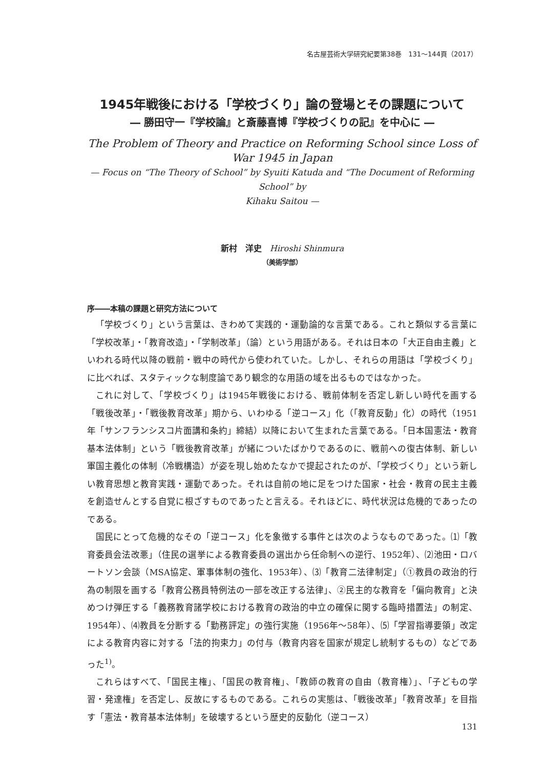名古屋芸術大学研究紀要第38巻　131～144頁（2017）
1945年戦後における「学校づくり」論の登場とその課題について
― 勝田守一『学校論』と斎藤喜博『学校づくりの記』を中心に ―
The Problem of Theory and Practice on Reforming School since Loss of
War 1945 in Japan
— Focus on “The Theory of School” by Syuiti Katuda and “The Document of Reforming School” by
Kihaku Saitou —
新村　洋史　Hiroshi Shinmura
（美術学部）
序――本稿の課題と研究方法について
「学校づくり」という言葉は、きわめて実践的・運動論的な言葉である。これと類似する言葉に「学校改革」・「教育改造」・「学制改革」（論）という用語がある。それは日本の「大正自由主義」といわれる時代以降の戦前・戦中の時代から使われていた。しかし、それらの用語は「学校づくり」に比べれば、スタティックな制度論であり観念的な用語の域を出るものではなかった。
これに対して、「学校づくり」は1945年戦後における、戦前体制を否定し新しい時代を画する「戦後改革」・「戦後教育改革」期から、いわゆる「逆コース」化（「教育反動」化）の時代（1951年「サンフランシスコ片面講和条約」締結）以降において生まれた言葉である。「日本国憲法・教育基本法体制」という「戦後教育改革」が緒についたばかりであるのに、戦前への復古体制、新しい軍国主義化の体制（冷戦構造）が姿を現し始めたなかで提起されたのが、「学校づくり」という新しい教育思想と教育実践・運動であった。それは自前の地に足をつけた国家・社会・教育の民主主義を創造せんとする自覚に根ざすものであったと言える。それほどに、時代状況は危機的であったのである。
国民にとって危機的なその「逆コース」化を象徴する事件とは次のようなものであった。⑴「教育委員会法改悪」（住民の選挙による教育委員の選出から任命制への逆行、1952年）、⑵池田・ロバートソン会談（MSA協定、軍事体制の強化、1953年）、⑶「教育二法律制定」（①教員の政治的行為の制限を画する「教育公務員特例法の一部を改正する法律」、②民主的な教育を「偏向教育」と決めつけ弾圧する「義務教育諸学校における教育の政治的中立の確保に関する臨時措置法」の制定、1954年）、⑷教員を分断する「勤務評定」の強行実施（1956年～58年）、⑸「学習指導要領」改定による教育内容に対する「法的拘束力」の付与（教育内容を国家が規定し統制するもの）などであった<sup>1)</sup>。
これらはすべて、「国民主権」、「国民の教育権」、「教師の教育の自由（教育権）」、「子どもの学習・発達権」を否定し、反故にするものである。これらの実態は、「戦後改革」「教育改革」を目指す「憲法・教育基本法体制」を破壊するという歴史的反動化（逆コース）
131